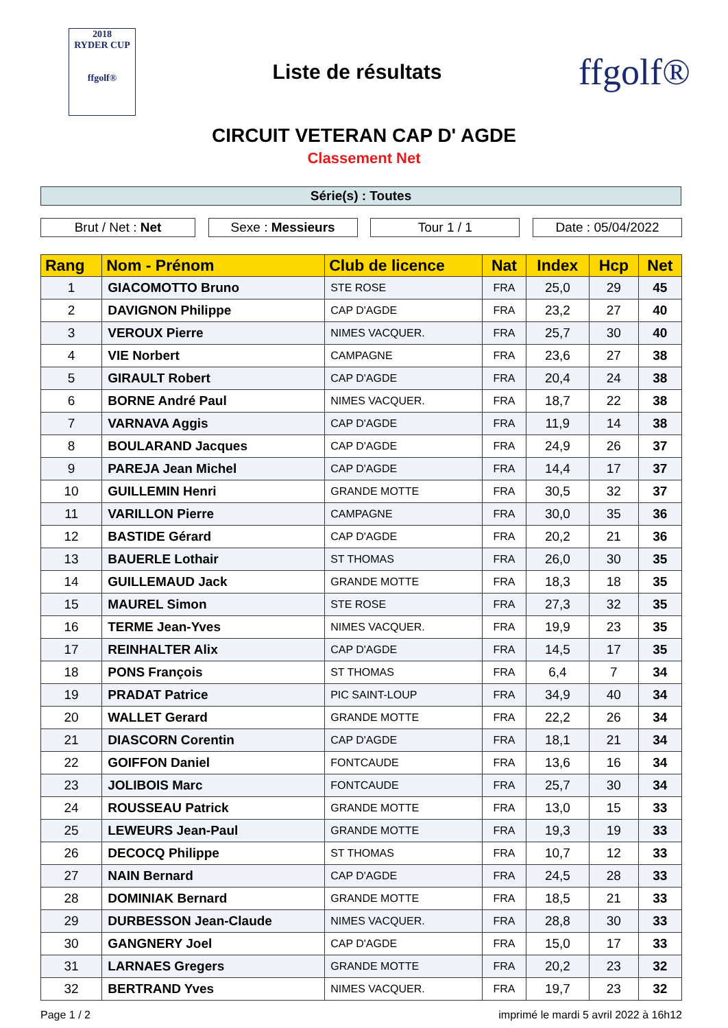2018
RYDER CUP
ffgolf®
Liste de résultats
ffgolf®
CIRCUIT VETERAN CAP D' AGDE
Classement Net
Série(s) : Toutes
Brut / Net : Net Sexe : Messieurs Tour 1 / 1 Date : 05/04/2022
| Rang | Nom - Prénom | Club de licence | Nat | Index | Hcp | Net |
| --- | --- | --- | --- | --- | --- | --- |
| 1 | GIACOMOTTO Bruno | STE ROSE | FRA | 25,0 | 29 | 45 |
| 2 | DAVIGNON Philippe | CAP D'AGDE | FRA | 23,2 | 27 | 40 |
| 3 | VEROUX Pierre | NIMES VACQUER. | FRA | 25,7 | 30 | 40 |
| 4 | VIE Norbert | CAMPAGNE | FRA | 23,6 | 27 | 38 |
| 5 | GIRAULT Robert | CAP D'AGDE | FRA | 20,4 | 24 | 38 |
| 6 | BORNE André Paul | NIMES VACQUER. | FRA | 18,7 | 22 | 38 |
| 7 | VARNAVA Aggis | CAP D'AGDE | FRA | 11,9 | 14 | 38 |
| 8 | BOULARAND Jacques | CAP D'AGDE | FRA | 24,9 | 26 | 37 |
| 9 | PAREJA Jean Michel | CAP D'AGDE | FRA | 14,4 | 17 | 37 |
| 10 | GUILLEMIN Henri | GRANDE MOTTE | FRA | 30,5 | 32 | 37 |
| 11 | VARILLON Pierre | CAMPAGNE | FRA | 30,0 | 35 | 36 |
| 12 | BASTIDE Gérard | CAP D'AGDE | FRA | 20,2 | 21 | 36 |
| 13 | BAUERLE Lothair | ST THOMAS | FRA | 26,0 | 30 | 35 |
| 14 | GUILLEMAUD Jack | GRANDE MOTTE | FRA | 18,3 | 18 | 35 |
| 15 | MAUREL Simon | STE ROSE | FRA | 27,3 | 32 | 35 |
| 16 | TERME Jean-Yves | NIMES VACQUER. | FRA | 19,9 | 23 | 35 |
| 17 | REINHALTER Alix | CAP D'AGDE | FRA | 14,5 | 17 | 35 |
| 18 | PONS François | ST THOMAS | FRA | 6,4 | 7 | 34 |
| 19 | PRADAT Patrice | PIC SAINT-LOUP | FRA | 34,9 | 40 | 34 |
| 20 | WALLET Gerard | GRANDE MOTTE | FRA | 22,2 | 26 | 34 |
| 21 | DIASCORN Corentin | CAP D'AGDE | FRA | 18,1 | 21 | 34 |
| 22 | GOIFFON Daniel | FONTCAUDE | FRA | 13,6 | 16 | 34 |
| 23 | JOLIBOIS Marc | FONTCAUDE | FRA | 25,7 | 30 | 34 |
| 24 | ROUSSEAU Patrick | GRANDE MOTTE | FRA | 13,0 | 15 | 33 |
| 25 | LEWEURS Jean-Paul | GRANDE MOTTE | FRA | 19,3 | 19 | 33 |
| 26 | DECOCQ Philippe | ST THOMAS | FRA | 10,7 | 12 | 33 |
| 27 | NAIN Bernard | CAP D'AGDE | FRA | 24,5 | 28 | 33 |
| 28 | DOMINIAK Bernard | GRANDE MOTTE | FRA | 18,5 | 21 | 33 |
| 29 | DURBESSON Jean-Claude | NIMES VACQUER. | FRA | 28,8 | 30 | 33 |
| 30 | GANGNERY Joel | CAP D'AGDE | FRA | 15,0 | 17 | 33 |
| 31 | LARNAES Gregers | GRANDE MOTTE | FRA | 20,2 | 23 | 32 |
| 32 | BERTRAND Yves | NIMES VACQUER. | FRA | 19,7 | 23 | 32 |
Page 1 / 2 imprimé le mardi 5 avril 2022 à 16h12